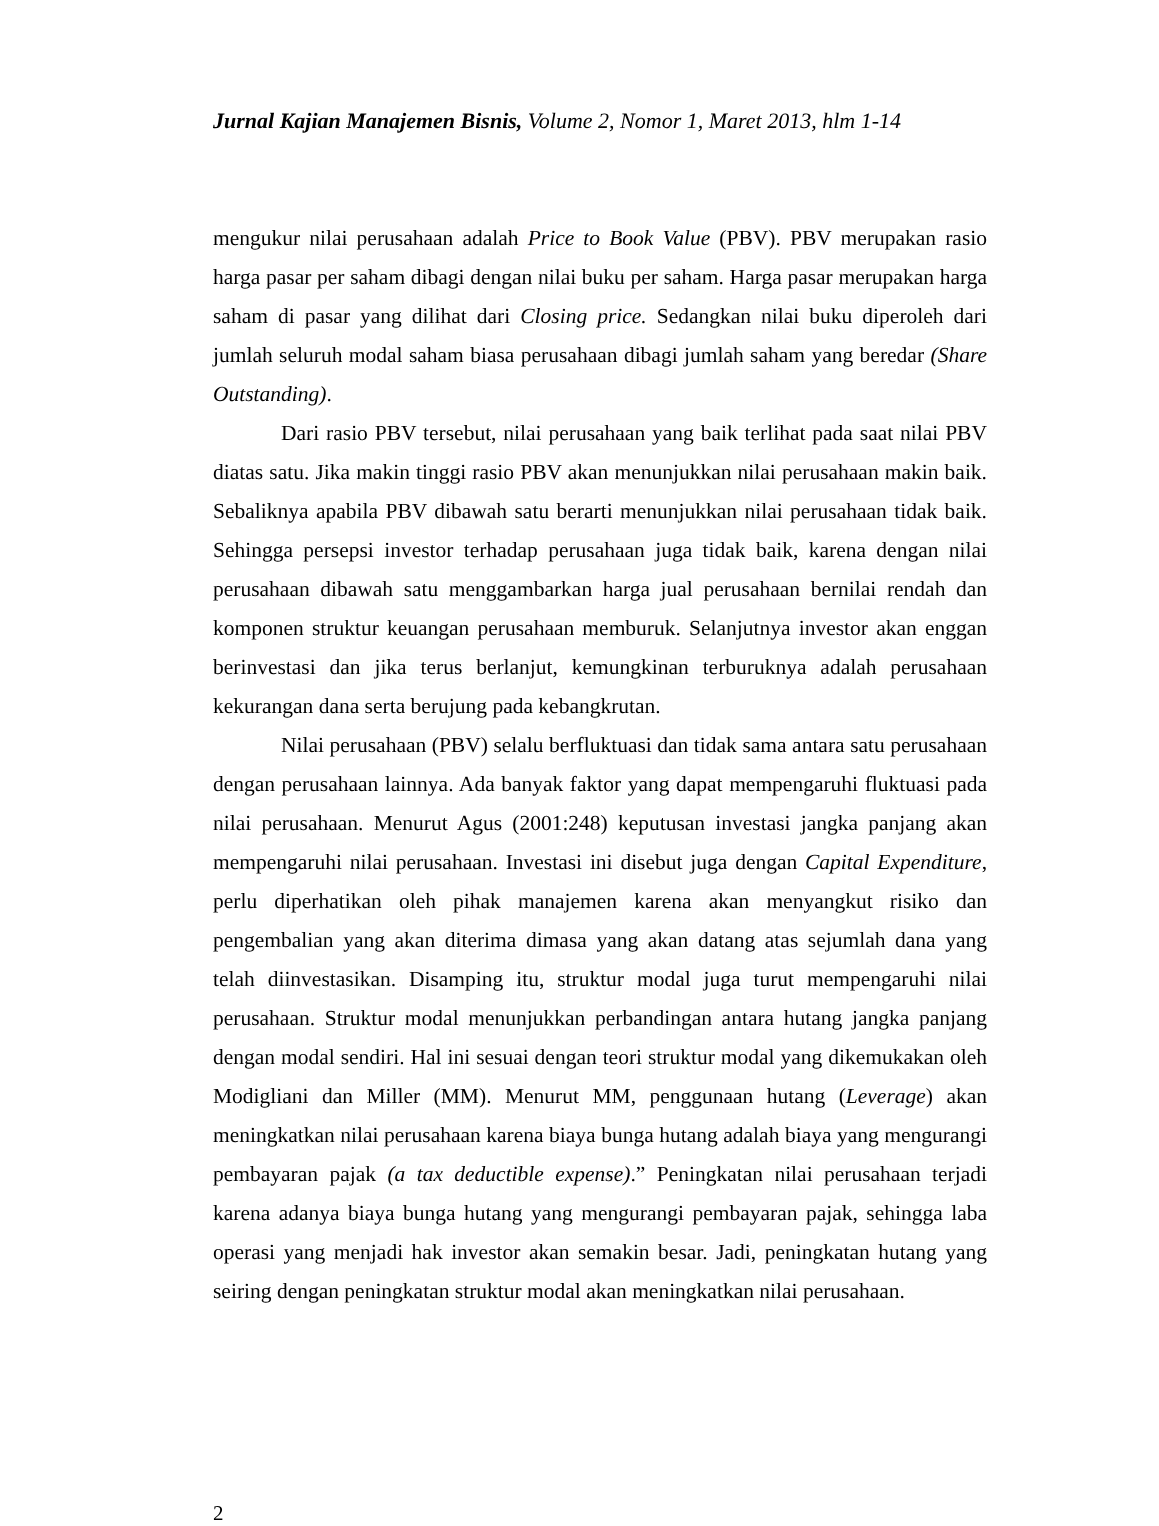Jurnal Kajian Manajemen Bisnis, Volume 2, Nomor 1, Maret 2013, hlm 1-14
mengukur nilai perusahaan adalah Price to Book Value (PBV). PBV merupakan rasio harga pasar per saham dibagi dengan nilai buku per saham. Harga pasar merupakan harga saham di pasar yang dilihat dari Closing price. Sedangkan nilai buku diperoleh dari jumlah seluruh modal saham biasa perusahaan dibagi jumlah saham yang beredar (Share Outstanding).
Dari rasio PBV tersebut, nilai perusahaan yang baik terlihat pada saat nilai PBV diatas satu. Jika makin tinggi rasio PBV akan menunjukkan nilai perusahaan makin baik. Sebaliknya apabila PBV dibawah satu berarti menunjukkan nilai perusahaan tidak baik. Sehingga persepsi investor terhadap perusahaan juga tidak baik, karena dengan nilai perusahaan dibawah satu menggambarkan harga jual perusahaan bernilai rendah dan komponen struktur keuangan perusahaan memburuk. Selanjutnya investor akan enggan berinvestasi dan jika terus berlanjut, kemungkinan terburuknya adalah perusahaan kekurangan dana serta berujung pada kebangkrutan.
Nilai perusahaan (PBV) selalu berfluktuasi dan tidak sama antara satu perusahaan dengan perusahaan lainnya. Ada banyak faktor yang dapat mempengaruhi fluktuasi pada nilai perusahaan. Menurut Agus (2001:248) keputusan investasi jangka panjang akan mempengaruhi nilai perusahaan. Investasi ini disebut juga dengan Capital Expenditure, perlu diperhatikan oleh pihak manajemen karena akan menyangkut risiko dan pengembalian yang akan diterima dimasa yang akan datang atas sejumlah dana yang telah diinvestasikan. Disamping itu, struktur modal juga turut mempengaruhi nilai perusahaan. Struktur modal menunjukkan perbandingan antara hutang jangka panjang dengan modal sendiri. Hal ini sesuai dengan teori struktur modal yang dikemukakan oleh Modigliani dan Miller (MM). Menurut MM, penggunaan hutang (Leverage) akan meningkatkan nilai perusahaan karena biaya bunga hutang adalah biaya yang mengurangi pembayaran pajak (a tax deductible expense).” Peningkatan nilai perusahaan terjadi karena adanya biaya bunga hutang yang mengurangi pembayaran pajak, sehingga laba operasi yang menjadi hak investor akan semakin besar. Jadi, peningkatan hutang yang seiring dengan peningkatan struktur modal akan meningkatkan nilai perusahaan.
2